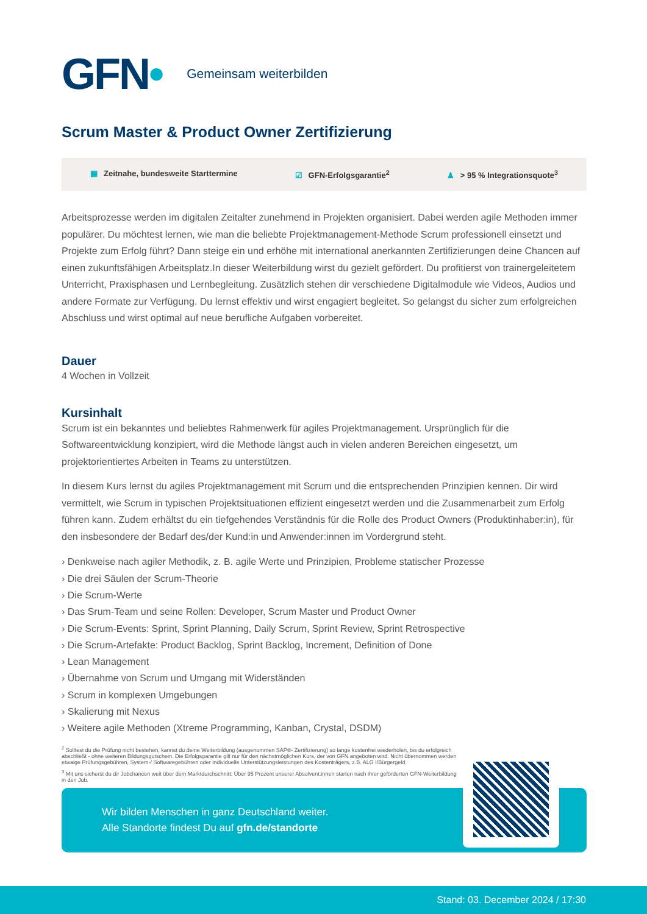GFN•
Gemeinsam weiterbilden
Scrum Master & Product Owner Zertifizierung
▦ Zeitnahe, bundesweite Starttermine
☑ GFN-Erfolgsgarantie<sup>2</sup> ♟ > 95 % Integrationsquote<sup>3</sup>
Arbeitsprozesse werden im digitalen Zeitalter zunehmend in Projekten organisiert. Dabei werden agile Methoden immer populärer. Du möchtest lernen, wie man die beliebte Projektmanagement-Methode Scrum professionell einsetzt und Projekte zum Erfolg führt? Dann steige ein und erhöhe mit international anerkannten Zertifizierungen deine Chancen auf einen zukunftsfähigen Arbeitsplatz.In dieser Weiterbildung wirst du gezielt gefördert. Du profitierst von trainergeleitetem Unterricht, Praxisphasen und Lernbegleitung. Zusätzlich stehen dir verschiedene Digitalmodule wie Videos, Audios und andere Formate zur Verfügung. Du lernst effektiv und wirst engagiert begleitet. So gelangst du sicher zum erfolgreichen Abschluss und wirst optimal auf neue berufliche Aufgaben vorbereitet.
Dauer
4 Wochen in Vollzeit
Kursinhalt
Scrum ist ein bekanntes und beliebtes Rahmenwerk für agiles Projektmanagement. Ursprünglich für die Softwareentwicklung konzipiert, wird die Methode längst auch in vielen anderen Bereichen eingesetzt, um projektorientiertes Arbeiten in Teams zu unterstützen.
In diesem Kurs lernst du agiles Projektmanagement mit Scrum und die entsprechenden Prinzipien kennen. Dir wird vermittelt, wie Scrum in typischen Projektsituationen effizient eingesetzt werden und die Zusammenarbeit zum Erfolg führen kann. Zudem erhältst du ein tiefgehendes Verständnis für die Rolle des Product Owners (Produktinhaber:in), für den insbesondere der Bedarf des/der Kund:in und Anwender:innen im Vordergrund steht.
› Denkweise nach agiler Methodik, z. B. agile Werte und Prinzipien, Probleme statischer Prozesse
› Die drei Säulen der Scrum-Theorie
› Die Scrum-Werte
› Das Srum-Team und seine Rollen: Developer, Scrum Master und Product Owner
› Die Scrum-Events: Sprint, Sprint Planning, Daily Scrum, Sprint Review, Sprint Retrospective
› Die Scrum-Artefakte: Product Backlog, Sprint Backlog, Increment, Definition of Done
› Lean Management
› Übernahme von Scrum und Umgang mit Widerständen
› Scrum in komplexen Umgebungen
› Skalierung mit Nexus
› Weitere agile Methoden (Xtreme Programming, Kanban, Crystal, DSDM)
<sup>2</sup> Solltest du die Prüfung nicht bestehen, kannst du deine Weiterbildung (ausgenommen SAP®- Zertifizierung) so lange kostenfrei wiederholen, bis du erfolgreich abschließt - ohne weiteren Bildungsgutschein. Die Erfolgsgarantie gilt nur für den nächstmöglichen Kurs, der von GFN angeboten wird. Nicht übernommen werden etwaige Prüfungsgebühren, System-/ Softwaregebühren oder individuelle Unterstützungsleistungen des Kostenträgers, z.B. ALG I/Bürgergeld.
<sup>3</sup> Mit uns sicherst du dir Jobchancen weit über dem Marktdurchschnitt: Über 95 Prozent unserer Absolvent:innen starten nach ihrer geförderten GFN-Weiterbildung in den Job.
Wir bilden Menschen in ganz Deutschland weiter.
Alle Standorte findest Du auf gfn.de/standorte
Stand: 03. December 2024 / 17:30